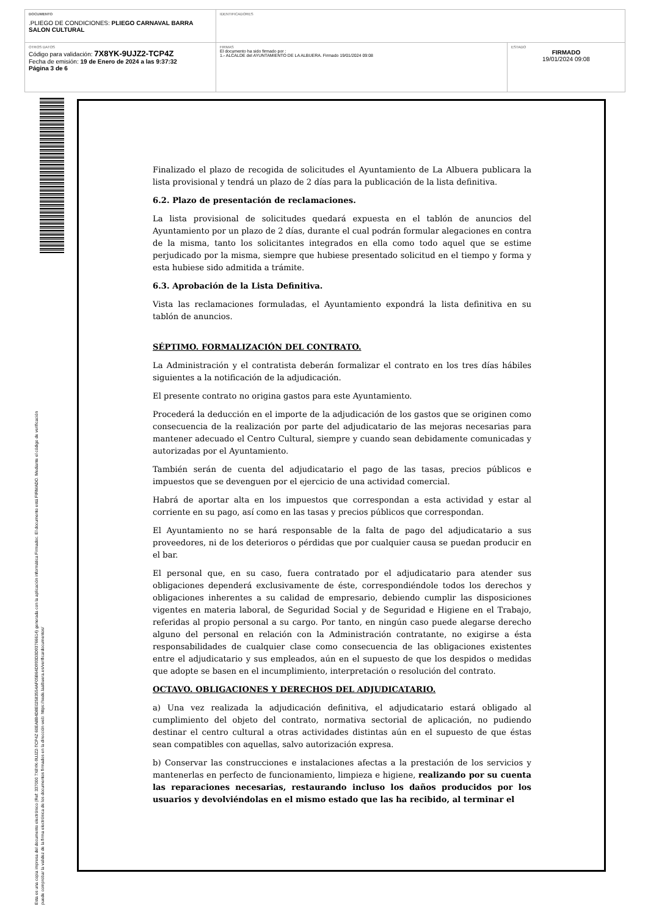| DOCUMENTO .PLIEGO DE CONDICIONES: PLIEGO CARNAVAL BARRA SALON CULTURAL | IDENTIFICADORES | |
| OTROS DATOS Código para validación: 7X8YK-9UJZ2-TCP4Z Fecha de emisión: 19 de Enero de 2024 a las 9:37:32 Página 3 de 6 | FIRMAS El documento ha sido firmado por : 1.- ALCALDE del AYUNTAMIENTO DE LA ALBUERA. Firmado 19/01/2024 09:08 | ESTADO FIRMADO 19/01/2024 09:08 |
Esta es una copia impresa del documento electrónico (Ref: 337000 7X8YK-9UJZ2-TCP4Z 60EA8B4D8E02583554AF05B64D993D3D93766614) generada con la aplicación informática Firmadoc. El documento está FIRMADO. Mediante el código de verificación
puede comprobar la validez de la firma electrónica de los documentos firmados en la dirección web: https://sede.laalbuera.es/verificardocumentos/
Finalizado el plazo de recogida de solicitudes el Ayuntamiento de La Albuera publicara la lista provisional y tendrá un plazo de 2 días para la publicación de la lista definitiva.
6.2. Plazo de presentación de reclamaciones.
La lista provisional de solicitudes quedará expuesta en el tablón de anuncios del Ayuntamiento por un plazo de 2 días, durante el cual podrán formular alegaciones en contra de la misma, tanto los solicitantes integrados en ella como todo aquel que se estime perjudicado por la misma, siempre que hubiese presentado solicitud en el tiempo y forma y esta hubiese sido admitida a trámite.
6.3. Aprobación de la Lista Definitiva.
Vista las reclamaciones formuladas, el Ayuntamiento expondrá la lista definitiva en su tablón de anuncios.
SÉPTIMO. FORMALIZACIÓN DEL CONTRATO.
La Administración y el contratista deberán formalizar el contrato en los tres días hábiles siguientes a la notificación de la adjudicación.
El presente contrato no origina gastos para este Ayuntamiento.
Procederá la deducción en el importe de la adjudicación de los gastos que se originen como consecuencia de la realización por parte del adjudicatario de las mejoras necesarias para mantener adecuado el Centro Cultural, siempre y cuando sean debidamente comunicadas y autorizadas por el Ayuntamiento.
También serán de cuenta del adjudicatario el pago de las tasas, precios públicos e impuestos que se devenguen por el ejercicio de una actividad comercial.
Habrá de aportar alta en los impuestos que correspondan a esta actividad y estar al corriente en su pago, así como en las tasas y precios públicos que correspondan.
El Ayuntamiento no se hará responsable de la falta de pago del adjudicatario a sus proveedores, ni de los deterioros o pérdidas que por cualquier causa se puedan producir en el bar.
El personal que, en su caso, fuera contratado por el adjudicatario para atender sus obligaciones dependerá exclusivamente de éste, correspondiéndole todos los derechos y obligaciones inherentes a su calidad de empresario, debiendo cumplir las disposiciones vigentes en materia laboral, de Seguridad Social y de Seguridad e Higiene en el Trabajo, referidas al propio personal a su cargo. Por tanto, en ningún caso puede alegarse derecho alguno del personal en relación con la Administración contratante, no exigirse a ésta responsabilidades de cualquier clase como consecuencia de las obligaciones existentes entre el adjudicatario y sus empleados, aún en el supuesto de que los despidos o medidas que adopte se basen en el incumplimiento, interpretación o resolución del contrato.
OCTAVO. OBLIGACIONES Y DERECHOS DEL ADJUDICATARIO.
a) Una vez realizada la adjudicación definitiva, el adjudicatario estará obligado al cumplimiento del objeto del contrato, normativa sectorial de aplicación, no pudiendo destinar el centro cultural a otras actividades distintas aún en el supuesto de que éstas sean compatibles con aquellas, salvo autorización expresa.
b) Conservar las construcciones e instalaciones afectas a la prestación de los servicios y mantenerlas en perfecto de funcionamiento, limpieza e higiene, realizando por su cuenta las reparaciones necesarias, restaurando incluso los daños producidos por los usuarios y devolviéndolas en el mismo estado que las ha recibido, al terminar el